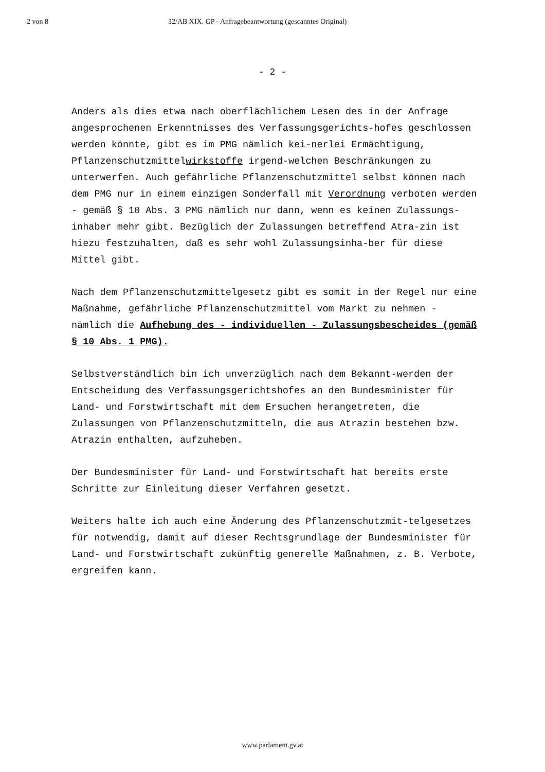2 von 8 32/AB XIX. GP - Anfragebeantwortung (gescanntes Original)
- 2 -
Anders als dies etwa nach oberflächlichem Lesen des in der Anfrage angesprochenen Erkenntnisses des Verfassungsgerichts-hofes geschlossen werden könnte, gibt es im PMG nämlich kei-nerlei Ermächtigung, Pflanzenschutzmittelwirkstoffe irgend-welchen Beschränkungen zu unterwerfen. Auch gefährliche Pflanzenschutzmittel selbst können nach dem PMG nur in einem einzigen Sonderfall mit Verordnung verboten werden - gemäß § 10 Abs. 3 PMG nämlich nur dann, wenn es keinen Zulassungs-inhaber mehr gibt. Bezüglich der Zulassungen betreffend Atra-zin ist hiezu festzuhalten, daß es sehr wohl Zulassungsinha-ber für diese Mittel gibt.
Nach dem Pflanzenschutzmittelgesetz gibt es somit in der Regel nur eine Maßnahme, gefährliche Pflanzenschutzmittel vom Markt zu nehmen - nämlich die Aufhebung des - individuellen - Zulassungsbescheides (gemäß § 10 Abs. 1 PMG).
Selbstverständlich bin ich unverzüglich nach dem Bekannt-werden der Entscheidung des Verfassungsgerichtshofes an den Bundesminister für Land- und Forstwirtschaft mit dem Ersuchen herangetreten, die Zulassungen von Pflanzenschutzmitteln, die aus Atrazin bestehen bzw. Atrazin enthalten, aufzuheben.
Der Bundesminister für Land- und Forstwirtschaft hat bereits erste Schritte zur Einleitung dieser Verfahren gesetzt.
Weiters halte ich auch eine Änderung des Pflanzenschutzmit-telgesetzes für notwendig, damit auf dieser Rechtsgrundlage der Bundesminister für Land- und Forstwirtschaft zukünftig generelle Maßnahmen, z. B. Verbote, ergreifen kann.
www.parlament.gv.at